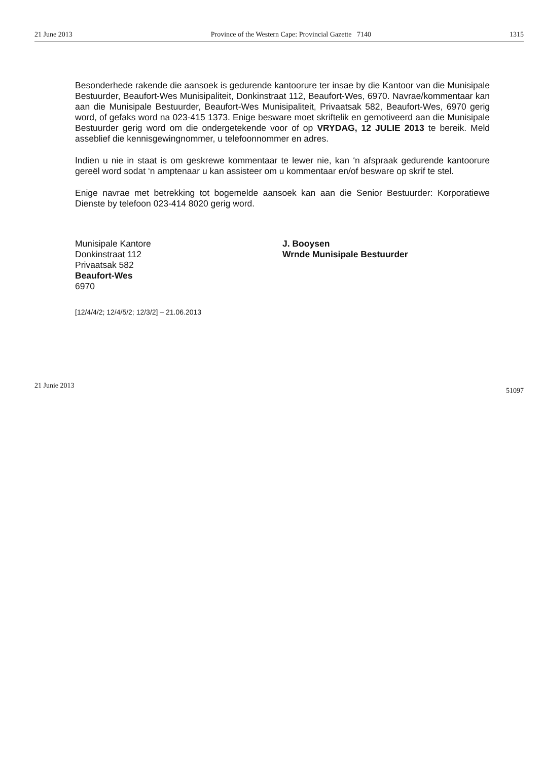21 June 2013 Province of the Western Cape: Provincial Gazette 7140 1315
Besonderhede rakende die aansoek is gedurende kantoorure ter insae by die Kantoor van die Munisipale Bestuurder, Beaufort-Wes Munisipaliteit, Donkinstraat 112, Beaufort-Wes, 6970. Navrae/kommentaar kan aan die Munisipale Bestuurder, Beaufort-Wes Munisipaliteit, Privaatsak 582, Beaufort-Wes, 6970 gerig word, of gefaks word na 023-415 1373. Enige besware moet skriftelik en gemotiveerd aan die Munisipale Bestuurder gerig word om die ondergetekende voor of op VRYDAG, 12 JULIE 2013 te bereik. Meld asseblief die kennisgewingnommer, u telefoonnommer en adres.
Indien u nie in staat is om geskrewe kommentaar te lewer nie, kan ‘n afspraak gedurende kantoorure gereël word sodat ‘n amptenaar u kan assisteer om u kommentaar en/of besware op skrif te stel.
Enige navrae met betrekking tot bogemelde aansoek kan aan die Senior Bestuurder: Korporatiewe Dienste by telefoon 023-414 8020 gerig word.
Munisipale Kantore
Donkinstraat 112
Privaatsak 582
Beaufort-Wes
6970
J. Booysen
Wrnde Munisipale Bestuurder
[12/4/4/2; 12/4/5/2; 12/3/2] – 21.06.2013
21 Junie 2013 51097